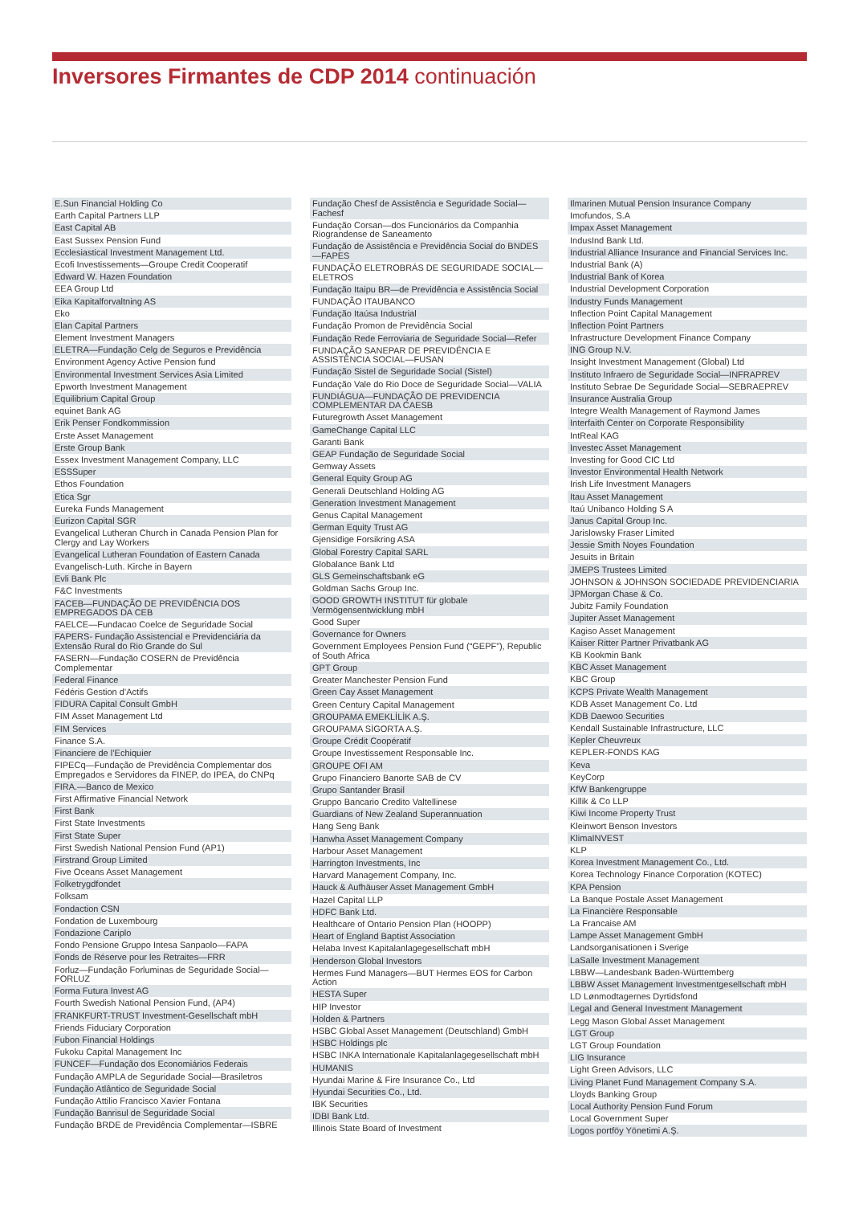Inversores Firmantes de CDP 2014 continuación
E.Sun Financial Holding Co
Earth Capital Partners LLP
East Capital AB
East Sussex Pension Fund
Ecclesiastical Investment Management Ltd.
Ecofi Investissements—Groupe Credit Cooperatif
Edward W. Hazen Foundation
EEA Group Ltd
Eika Kapitalforvaltning AS
Eko
Elan Capital Partners
Element Investment Managers
ELETRA—Fundação Celg de Seguros e Previdência
Environment Agency Active Pension fund
Environmental Investment Services Asia Limited
Epworth Investment Management
Equilibrium Capital Group
equinet Bank AG
Erik Penser Fondkommission
Erste Asset Management
Erste Group Bank
Essex Investment Management Company, LLC
ESSSuper
Ethos Foundation
Etica Sgr
Eureka Funds Management
Eurizon Capital SGR
Evangelical Lutheran Church in Canada Pension Plan for Clergy and Lay Workers
Evangelical Lutheran Foundation of Eastern Canada
Evangelisch-Luth. Kirche in Bayern
Evli Bank Plc
F&C Investments
FACEB—FUNDAÇÃO DE PREVIDÊNCIA DOS EMPREGADOS DA CEB
FAELCE—Fundacao Coelce de Seguridade Social
FAPERS- Fundação Assistencial e Previdenciária da Extensão Rural do Rio Grande do Sul
FASERN—Fundação COSERN de Previdência Complementar
Federal Finance
Fédéris Gestion d’Actifs
FIDURA Capital Consult GmbH
FIM Asset Management Ltd
FIM Services
Finance S.A.
Financiere de l’Echiquier
FIPECq—Fundação de Previdência Complementar dos Empregados e Servidores da FINEP, do IPEA, do CNPq
FIRA.—Banco de Mexico
First Affirmative Financial Network
First Bank
First State Investments
First State Super
First Swedish National Pension Fund (AP1)
Firstrand Group Limited
Five Oceans Asset Management
Folketrygdfondet
Folksam
Fondaction CSN
Fondation de Luxembourg
Fondazione Cariplo
Fondo Pensione Gruppo Intesa Sanpaolo—FAPA
Fonds de Réserve pour les Retraites—FRR
Forluz—Fundação Forluminas de Seguridade Social—FORLUZ
Forma Futura Invest AG
Fourth Swedish National Pension Fund, (AP4)
FRANKFURT-TRUST Investment-Gesellschaft mbH
Friends Fiduciary Corporation
Fubon Financial Holdings
Fukoku Capital Management Inc
FUNCEF—Fundação dos Economiários Federais
Fundação AMPLA de Seguridade Social—Brasiletros
Fundação Atlântico de Seguridade Social
Fundação Attilio Francisco Xavier Fontana
Fundação Banrisul de Seguridade Social
Fundação BRDE de Previdência Complementar—ISBRE
Fundação Chesf de Assistência e Seguridade Social—Fachesf
Fundação Corsan—dos Funcionários da Companhia Riograndense de Saneamento
Fundação de Assistência e Previdência Social do BNDES—FAPES
FUNDAÇÃO ELETROBRÁS DE SEGURIDADE SOCIAL—ELETROS
Fundação Itaipu BR—de Previdência e Assistência Social
FUNDAÇÃO ITAUBANCO
Fundação Itaúsa Industrial
Fundação Promon de Previdência Social
Fundação Rede Ferroviaria de Seguridade Social—Refer
FUNDAÇÃO SANEPAR DE PREVIDÊNCIA E ASSISTÊNCIA SOCIAL—FUSAN
Fundação Sistel de Seguridade Social (Sistel)
Fundação Vale do Rio Doce de Seguridade Social—VALIA
FUNDIÁGUA—FUNDAÇÃO DE PREVIDENCIA COMPLEMENTAR DA CAESB
Futuregrowth Asset Management
GameChange Capital LLC
Garanti Bank
GEAP Fundação de Seguridade Social
Gemway Assets
General Equity Group AG
Generali Deutschland Holding AG
Generation Investment Management
Genus Capital Management
German Equity Trust AG
Gjensidige Forsikring ASA
Global Forestry Capital SARL
Globalance Bank Ltd
GLS Gemeinschaftsbank eG
Goldman Sachs Group Inc.
GOOD GROWTH INSTITUT für globale Vermögensentwicklung mbH
Good Super
Governance for Owners
Government Employees Pension Fund (“GEPF”), Republic of South Africa
GPT Group
Greater Manchester Pension Fund
Green Cay Asset Management
Green Century Capital Management
GROUPAMA EMEKLİLİK A.Ş.
GROUPAMA SİGORTA A.Ş.
Groupe Crédit Coopératif
Groupe Investissement Responsable Inc.
GROUPE OFI AM
Grupo Financiero Banorte SAB de CV
Grupo Santander Brasil
Gruppo Bancario Credito Valtellinese
Guardians of New Zealand Superannuation
Hang Seng Bank
Hanwha Asset Management Company
Harbour Asset Management
Harrington Investments, Inc
Harvard Management Company, Inc.
Hauck & Aufhäuser Asset Management GmbH
Hazel Capital LLP
HDFC Bank Ltd.
Healthcare of Ontario Pension Plan (HOOPP)
Heart of England Baptist Association
Helaba Invest Kapitalanlagegesellschaft mbH
Henderson Global Investors
Hermes Fund Managers—BUT Hermes EOS for Carbon Action
HESTA Super
HIP Investor
Holden & Partners
HSBC Global Asset Management (Deutschland) GmbH
HSBC Holdings plc
HSBC INKA Internationale Kapitalanlagegesellschaft mbH
HUMANIS
Hyundai Marine & Fire Insurance Co., Ltd
Hyundai Securities Co., Ltd.
IBK Securities
IDBI Bank Ltd.
Illinois State Board of Investment
Ilmarinen Mutual Pension Insurance Company
Imofundos, S.A
Impax Asset Management
IndusInd Bank Ltd.
Industrial Alliance Insurance and Financial Services Inc.
Industrial Bank (A)
Industrial Bank of Korea
Industrial Development Corporation
Industry Funds Management
Inflection Point Capital Management
Inflection Point Partners
Infrastructure Development Finance Company
ING Group N.V.
Insight Investment Management (Global) Ltd
Instituto Infraero de Seguridade Social—INFRAPREV
Instituto Sebrae De Seguridade Social—SEBRAEPREV
Insurance Australia Group
Integre Wealth Management of Raymond James
Interfaith Center on Corporate Responsibility
IntReal KAG
Investec Asset Management
Investing for Good CIC Ltd
Investor Environmental Health Network
Irish Life Investment Managers
Itau Asset Management
Itaú Unibanco Holding S A
Janus Capital Group Inc.
Jarislowsky Fraser Limited
Jessie Smith Noyes Foundation
Jesuits in Britain
JMEPS Trustees Limited
JOHNSON & JOHNSON SOCIEDADE PREVIDENCIARIA
JPMorgan Chase & Co.
Jubitz Family Foundation
Jupiter Asset Management
Kagiso Asset Management
Kaiser Ritter Partner Privatbank AG
KB Kookmin Bank
KBC Asset Management
KBC Group
KCPS Private Wealth Management
KDB Asset Management Co. Ltd
KDB Daewoo Securities
Kendall Sustainable Infrastructure, LLC
Kepler Cheuvreux
KEPLER-FONDS KAG
Keva
KeyCorp
KfW Bankengruppe
Killik & Co LLP
Kiwi Income Property Trust
Kleinwort Benson Investors
KlimaINVEST
KLP
Korea Investment Management Co., Ltd.
Korea Technology Finance Corporation (KOTEC)
KPA Pension
La Banque Postale Asset Management
La Financière Responsable
La Francaise AM
Lampe Asset Management GmbH
Landsorganisationen i Sverige
LaSalle Investment Management
LBBW—Landesbank Baden-Württemberg
LBBW Asset Management Investmentgesellschaft mbH
LD Lønmodtagernes Dyrtidsfond
Legal and General Investment Management
Legg Mason Global Asset Management
LGT Group
LGT Group Foundation
LIG Insurance
Light Green Advisors, LLC
Living Planet Fund Management Company S.A.
Lloyds Banking Group
Local Authority Pension Fund Forum
Local Government Super
Logos portföy Yönetimi A.Ş.